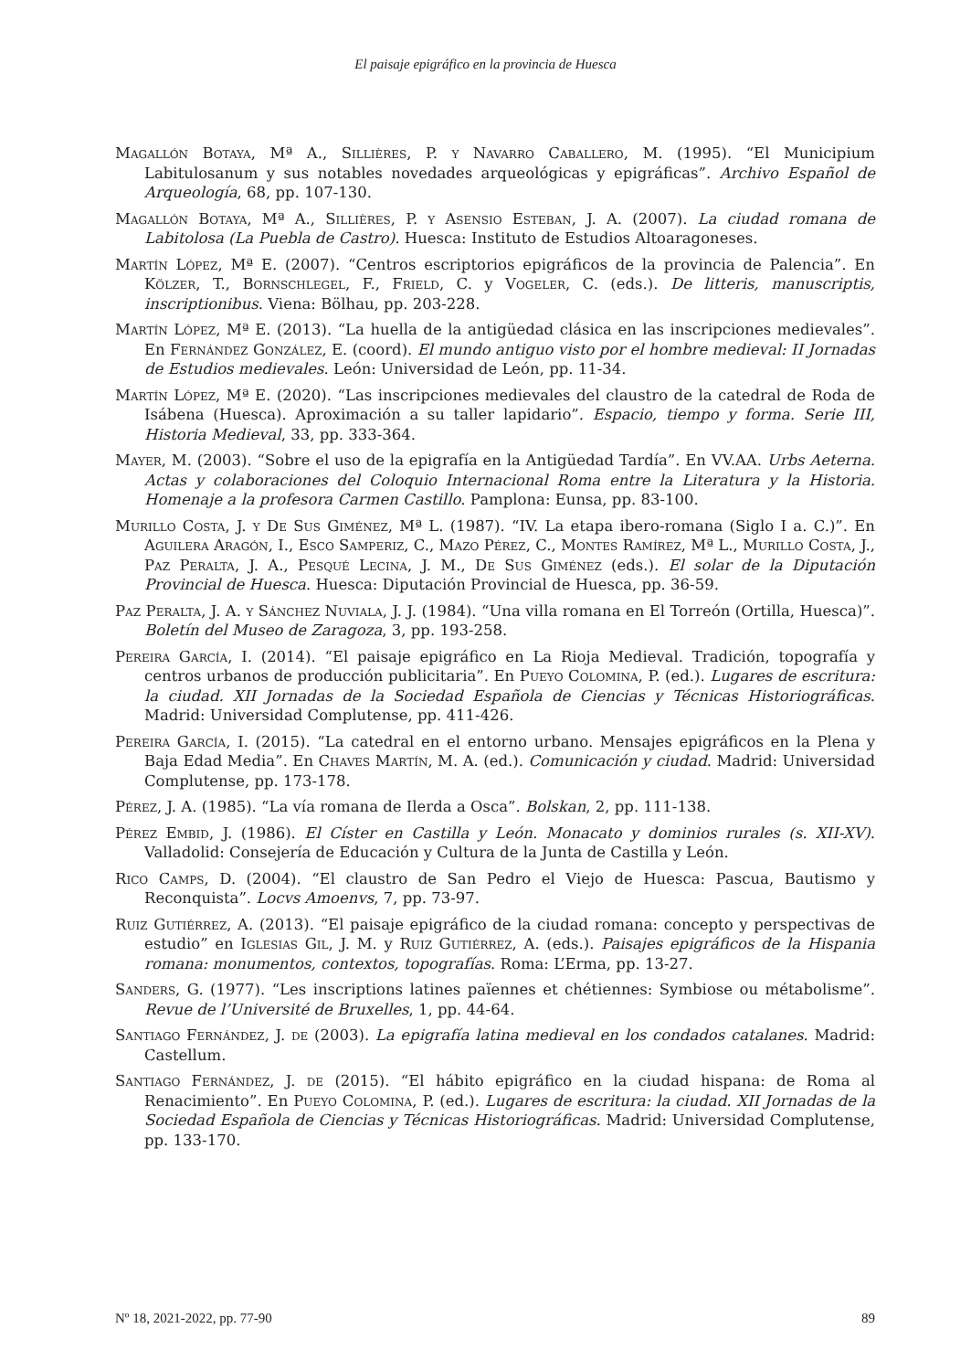El paisaje epigráfico en la provincia de Huesca
Magallón Botaya, Mª A., Sillières, P. y Navarro Caballero, M. (1995). “El Municipium Labitulosanum y sus notables novedades arqueológicas y epigráficas”. Archivo Español de Arqueología, 68, pp. 107-130.
Magallón Botaya, Mª A., Sillières, P. y Asensio Esteban, J. A. (2007). La ciudad romana de Labitolosa (La Puebla de Castro). Huesca: Instituto de Estudios Altoaragoneses.
Martín López, Mª E. (2007). “Centros escriptorios epigráficos de la provincia de Palencia”. En Kölzer, T., Bornschlegel, F., Frield, C. y Vogeler, C. (eds.). De litteris, manuscriptis, inscriptionibus. Viena: Bölhau, pp. 203-228.
Martín López, Mª E. (2013). “La huella de la antigüedad clásica en las inscripciones medievales”. En Fernández González, E. (coord). El mundo antiguo visto por el hombre medieval: II Jornadas de Estudios medievales. León: Universidad de León, pp. 11-34.
Martín López, Mª E. (2020). “Las inscripciones medievales del claustro de la catedral de Roda de Isábena (Huesca). Aproximación a su taller lapidario”. Espacio, tiempo y forma. Serie III, Historia Medieval, 33, pp. 333-364.
Mayer, M. (2003). “Sobre el uso de la epigrafía en la Antigüedad Tardía”. En VV.AA. Urbs Aeterna. Actas y colaboraciones del Coloquio Internacional Roma entre la Literatura y la Historia. Homenaje a la profesora Carmen Castillo. Pamplona: Eunsa, pp. 83-100.
Murillo Costa, J. y De Sus Giménez, Mª L. (1987). “IV. La etapa ibero-romana (Siglo I a. C.)”. En Aguilera Aragón, I., Esco Samperiz, C., Mazo Pérez, C., Montes Ramírez, Mª L., Murillo Costa, J., Paz Peralta, J. A., Pesqué Lecina, J. M., De Sus Giménez (eds.). El solar de la Diputación Provincial de Huesca. Huesca: Diputación Provincial de Huesca, pp. 36-59.
Paz Peralta, J. A. y Sánchez Nuviala, J. J. (1984). “Una villa romana en El Torreón (Ortilla, Huesca)”. Boletín del Museo de Zaragoza, 3, pp. 193-258.
Pereira García, I. (2014). “El paisaje epigráfico en La Rioja Medieval. Tradición, topografía y centros urbanos de producción publicitaria”. En Pueyo Colomina, P. (ed.). Lugares de escritura: la ciudad. XII Jornadas de la Sociedad Española de Ciencias y Técnicas Historiográficas. Madrid: Universidad Complutense, pp. 411-426.
Pereira García, I. (2015). “La catedral en el entorno urbano. Mensajes epigráficos en la Plena y Baja Edad Media”. En Chaves Martín, M. A. (ed.). Comunicación y ciudad. Madrid: Universidad Complutense, pp. 173-178.
Pérez, J. A. (1985). “La vía romana de Ilerda a Osca”. Bolskan, 2, pp. 111-138.
Pérez Embid, J. (1986). El Císter en Castilla y León. Monacato y dominios rurales (s. XII-XV). Valladolid: Consejería de Educación y Cultura de la Junta de Castilla y León.
Rico Camps, D. (2004). “El claustro de San Pedro el Viejo de Huesca: Pascua, Bautismo y Reconquista”. Locvs Amoenvs, 7, pp. 73-97.
Ruiz Gutiérrez, A. (2013). “El paisaje epigráfico de la ciudad romana: concepto y perspectivas de estudio” en Iglesias Gil, J. M. y Ruiz Gutiérrez, A. (eds.). Paisajes epigráficos de la Hispania romana: monumentos, contextos, topografías. Roma: L’Erma, pp. 13-27.
Sanders, G. (1977). “Les inscriptions latines païennes et chétiennes: Symbiose ou métabolisme”. Revue de l’Université de Bruxelles, 1, pp. 44-64.
Santiago Fernández, J. de (2003). La epigrafía latina medieval en los condados catalanes. Madrid: Castellum.
Santiago Fernández, J. de (2015). “El hábito epigráfico en la ciudad hispana: de Roma al Renacimiento”. En Pueyo Colomina, P. (ed.). Lugares de escritura: la ciudad. XII Jornadas de la Sociedad Española de Ciencias y Técnicas Historiográficas. Madrid: Universidad Complutense, pp. 133-170.
Nº 18, 2021-2022, pp. 77-90 89